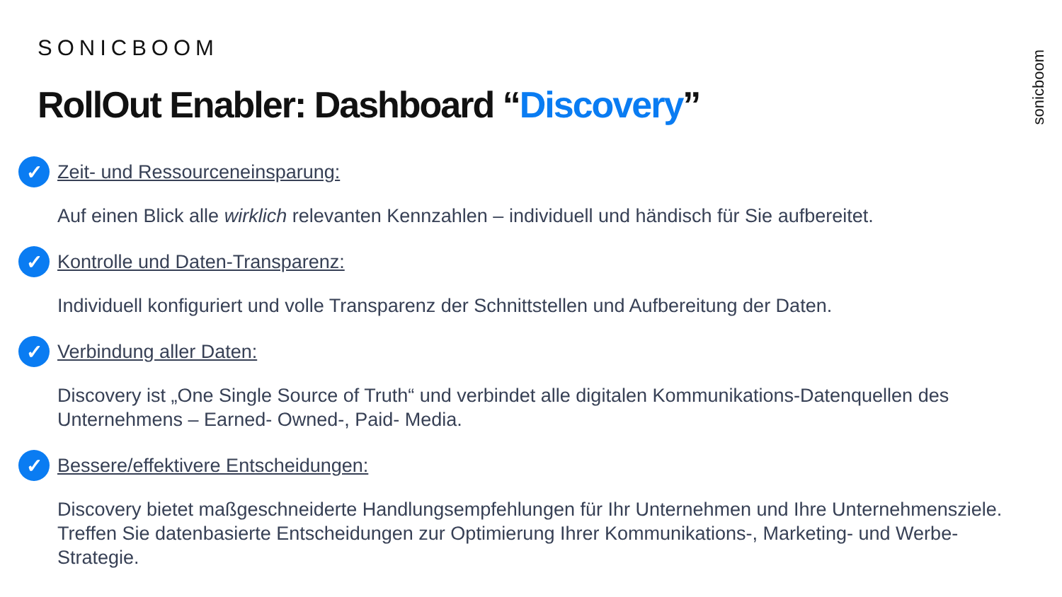SONICBOOM
RollOut Enabler: Dashboard “Discovery”
sonicboom
✓
Zeit- und Ressourceneinsparung:
Auf einen Blick alle wirklich relevanten Kennzahlen – individuell und händisch für Sie aufbereitet.
✓
Kontrolle und Daten-Transparenz:
Individuell konfiguriert und volle Transparenz der Schnittstellen und Aufbereitung der Daten.
✓
Verbindung aller Daten:
Discovery ist „One Single Source of Truth“ und verbindet alle digitalen Kommunikations-Datenquellen des Unternehmens – Earned- Owned-, Paid- Media.
✓
Bessere/effektivere Entscheidungen:
Discovery bietet maßgeschneiderte Handlungsempfehlungen für Ihr Unternehmen und Ihre Unternehmensziele. Treffen Sie datenbasierte Entscheidungen zur Optimierung Ihrer Kommunikations-, Marketing- und Werbe- Strategie.